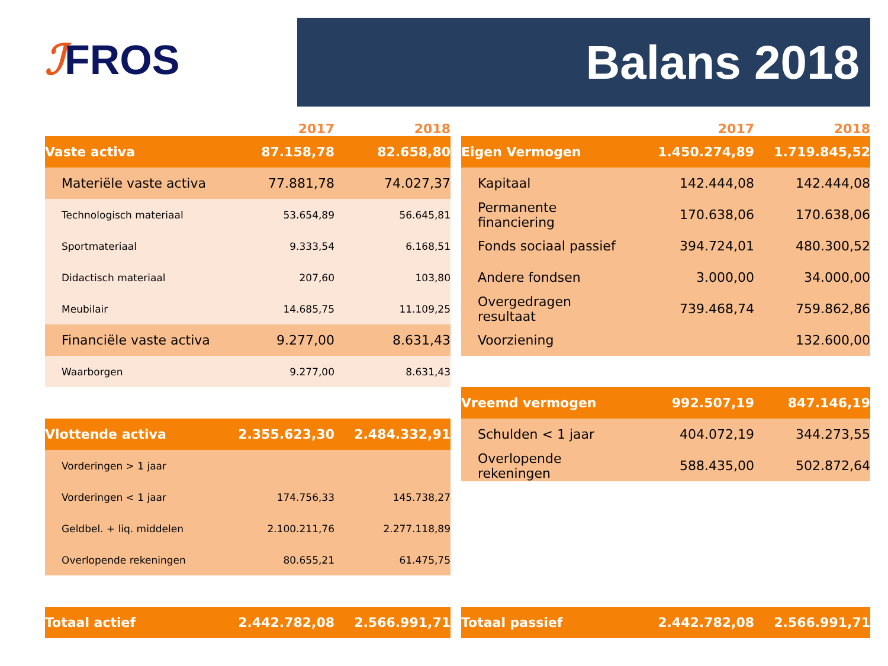ℐFROS Balans 2018
| | 2017 | 2018 |
| --- | --- | --- |
| Vaste activa | 87.158,78 | 82.658,80 |
| Materiële vaste activa | 77.881,78 | 74.027,37 |
| Technologisch materiaal | 53.654,89 | 56.645,81 |
| Sportmateriaal | 9.333,54 | 6.168,51 |
| Didactisch materiaal | 207,60 | 103,80 |
| Meubilair | 14.685,75 | 11.109,25 |
| Financiële vaste activa | 9.277,00 | 8.631,43 |
| Waarborgen | 9.277,00 | 8.631,43 |
| Vlottende activa | 2.355.623,30 | 2.484.332,91 |
| Vorderingen > 1 jaar | | |
| Vorderingen < 1 jaar | 174.756,33 | 145.738,27 |
| Geldbel. + liq. middelen | 2.100.211,76 | 2.277.118,89 |
| Overlopende rekeningen | 80.655,21 | 61.475,75 |
| Totaal actief | 2.442.782,08 | 2.566.991,71 |
| | 2017 | 2018 |
| --- | --- | --- |
| Eigen Vermogen | 1.450.274,89 | 1.719.845,52 |
| Kapitaal | 142.444,08 | 142.444,08 |
| Permanente financiering | 170.638,06 | 170.638,06 |
| Fonds sociaal passief | 394.724,01 | 480.300,52 |
| Andere fondsen | 3.000,00 | 34.000,00 |
| Overgedragen resultaat | 739.468,74 | 759.862,86 |
| Voorziening | | 132.600,00 |
| Vreemd vermogen | 992.507,19 | 847.146,19 |
| Schulden < 1 jaar | 404.072,19 | 344.273,55 |
| Overlopende rekeningen | 588.435,00 | 502.872,64 |
| Totaal passief | 2.442.782,08 | 2.566.991,71 |